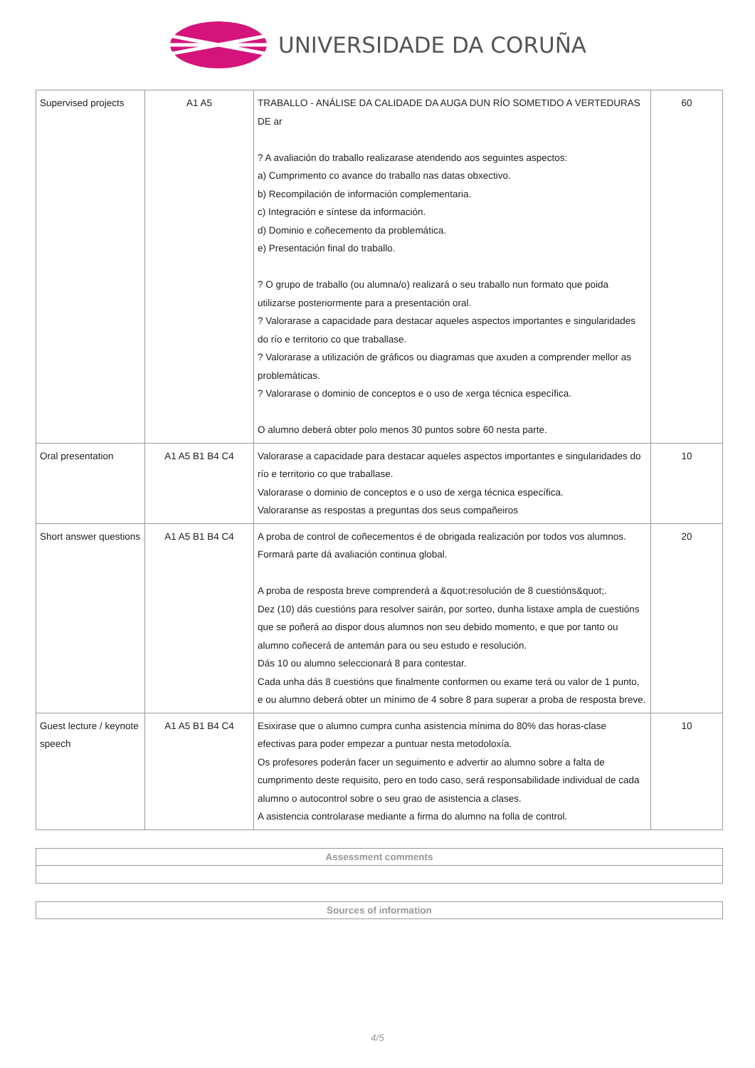UNIVERSIDADE DA CORUÑA
| Supervised projects | A1 A5 | TRABALLO - ANÁLISE DA CALIDADE DA AUGA DUN RÍO SOMETIDO A VERTEDURAS DE ar ? A avaliación do traballo realizarase atendendo aos seguintes aspectos: a) Cumprimento co avance do traballo nas datas obxectivo. b) Recompilación de información complementaria. c) Integración e síntese da información. d) Dominio e coñecemento da problemática. e) Presentación final do traballo. ? O grupo de traballo (ou alumna/o) realizará o seu traballo nun formato que poida utilizarse posteriormente para a presentación oral. ? Valorarase a capacidade para destacar aqueles aspectos importantes e singularidades do río e territorio co que traballase. ? Valorarase a utilización de gráficos ou diagramas que axuden a comprender mellor as problemáticas. ? Valorarase o dominio de conceptos e o uso de xerga técnica específica. O alumno deberá obter polo menos 30 puntos sobre 60 nesta parte. | 60 |
| Oral presentation | A1 A5 B1 B4 C4 | Valorarase a capacidade para destacar aqueles aspectos importantes e singularidades do río e territorio co que traballase. Valorarase o dominio de conceptos e o uso de xerga técnica específica. Valoraranse as respostas a preguntas dos seus compañeiros | 10 |
| Short answer questions | A1 A5 B1 B4 C4 | A proba de control de coñecementos é de obrigada realización por todos vos alumnos. Formará parte dá avaliación continua global. A proba de resposta breve comprenderá a &quot;resolución de 8 cuestións&quot;. Dez (10) dás cuestións para resolver sairán, por sorteo, dunha listaxe ampla de cuestións que se poñerá ao dispor dous alumnos non seu debido momento, e que por tanto ou alumno coñecerá de antemán para ou seu estudo e resolución. Dás 10 ou alumno seleccionará 8 para contestar. Cada unha dás 8 cuestións que finalmente conformen ou exame terá ou valor de 1 punto, e ou alumno deberá obter un mínimo de 4 sobre 8 para superar a proba de resposta breve. | 20 |
| Guest lecture / keynote speech | A1 A5 B1 B4 C4 | Esixirase que o alumno cumpra cunha asistencia mínima do 80% das horas-clase efectivas para poder empezar a puntuar nesta metodoloxía. Os profesores poderán facer un seguimento e advertir ao alumno sobre a falta de cumprimento deste requisito, pero en todo caso, será responsabilidade individual de cada alumno o autocontrol sobre o seu grao de asistencia a clases. A asistencia controlarase mediante a firma do alumno na folla de control. | 10 |
| Assessment comments |
| --- |
| Sources of information |
| --- |
4/5